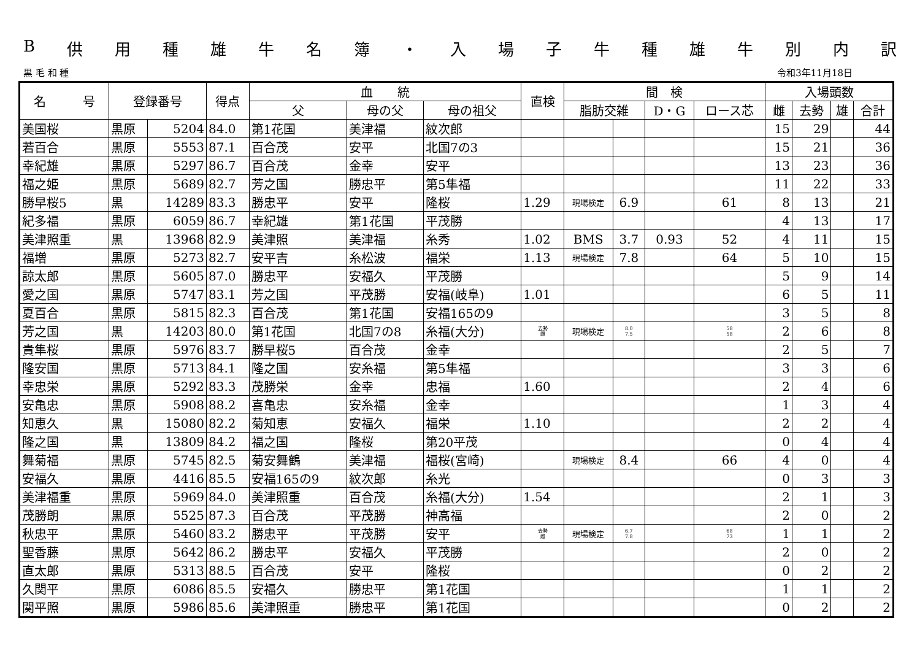B供用種雄牛名簿 ・ 入場子牛種雄牛別内訳
黒 毛 和 種 令和3年11月18日
| 名 号 | 登録番号 | | 得点 | 血 統 | | | 直検 | 間 検 | | | | 入場頭数 | | | |
| --- | --- | --- | --- | --- | --- | --- | --- | --- | --- | --- | --- | --- | --- | --- | --- |
| | | | | 父 | 母の父 | 母の祖父 | | 脂肪交雑 | | D・G | ロース芯 | 雌 | 去勢 | 雄 | 合計 |
| 美国桜 | 黒原 | 5204 | 84.0 | 第1花国 | 美津福 | 紋次郎 | | | | | | 15 | 29 | | 44 |
| 若百合 | 黒原 | 5553 | 87.1 | 百合茂 | 安平 | 北国7の3 | | | | | | 15 | 21 | | 36 |
| 幸紀雄 | 黒原 | 5297 | 86.7 | 百合茂 | 金幸 | 安平 | | | | | | 13 | 23 | | 36 |
| 福之姫 | 黒原 | 5689 | 82.7 | 芳之国 | 勝忠平 | 第5隼福 | | | | | | 11 | 22 | | 33 |
| 勝早桜5 | 黒 | 14289 | 83.3 | 勝忠平 | 安平 | 隆桜 | 1.29 | 現場検定 | 6.9 | | 61 | 8 | 13 | | 21 |
| 紀多福 | 黒原 | 6059 | 86.7 | 幸紀雄 | 第1花国 | 平茂勝 | | | | | | 4 | 13 | | 17 |
| 美津照重 | 黒 | 13968 | 82.9 | 美津照 | 美津福 | 糸秀 | 1.02 | BMS | 3.7 | 0.93 | 52 | 4 | 11 | | 15 |
| 福増 | 黒原 | 5273 | 82.7 | 安平吉 | 糸松波 | 福栄 | 1.13 | 現場検定 | 7.8 | | 64 | 5 | 10 | | 15 |
| 諒太郎 | 黒原 | 5605 | 87.0 | 勝忠平 | 安福久 | 平茂勝 | | | | | | 5 | 9 | | 14 |
| 愛之国 | 黒原 | 5747 | 83.1 | 芳之国 | 平茂勝 | 安福(岐阜) | 1.01 | | | | | 6 | 5 | | 11 |
| 夏百合 | 黒原 | 5815 | 82.3 | 百合茂 | 第1花国 | 安福165の9 | | | | | | 3 | 5 | | 8 |
| 芳之国 | 黒 | 14203 | 80.0 | 第1花国 | 北国7の8 | 糸福(大分) | 去勢 雌 | 現場検定 | 8.0 7.5 | | 58 58 | 2 | 6 | | 8 |
| 貴隼桜 | 黒原 | 5976 | 83.7 | 勝早桜5 | 百合茂 | 金幸 | | | | | | 2 | 5 | | 7 |
| 隆安国 | 黒原 | 5713 | 84.1 | 隆之国 | 安糸福 | 第5隼福 | | | | | | 3 | 3 | | 6 |
| 幸忠栄 | 黒原 | 5292 | 83.3 | 茂勝栄 | 金幸 | 忠福 | 1.60 | | | | | 2 | 4 | | 6 |
| 安亀忠 | 黒原 | 5908 | 88.2 | 喜亀忠 | 安糸福 | 金幸 | | | | | | 1 | 3 | | 4 |
| 知恵久 | 黒 | 15080 | 82.2 | 菊知恵 | 安福久 | 福栄 | 1.10 | | | | | 2 | 2 | | 4 |
| 隆之国 | 黒 | 13809 | 84.2 | 福之国 | 隆桜 | 第20平茂 | | | | | | 0 | 4 | | 4 |
| 舞菊福 | 黒原 | 5745 | 82.5 | 菊安舞鶴 | 美津福 | 福桜(宮崎) | | 現場検定 | 8.4 | | 66 | 4 | 0 | | 4 |
| 安福久 | 黒原 | 4416 | 85.5 | 安福165の9 | 紋次郎 | 糸光 | | | | | | 0 | 3 | | 3 |
| 美津福重 | 黒原 | 5969 | 84.0 | 美津照重 | 百合茂 | 糸福(大分) | 1.54 | | | | | 2 | 1 | | 3 |
| 茂勝朗 | 黒原 | 5525 | 87.3 | 百合茂 | 平茂勝 | 神高福 | | | | | | 2 | 0 | | 2 |
| 秋忠平 | 黒原 | 5460 | 83.2 | 勝忠平 | 平茂勝 | 安平 | 去勢 雌 | 現場検定 | 6.7 7.8 | | 68 73 | 1 | 1 | | 2 |
| 聖香藤 | 黒原 | 5642 | 86.2 | 勝忠平 | 安福久 | 平茂勝 | | | | | | 2 | 0 | | 2 |
| 直太郎 | 黒原 | 5313 | 88.5 | 百合茂 | 安平 | 隆桜 | | | | | | 0 | 2 | | 2 |
| 久関平 | 黒原 | 6086 | 85.5 | 安福久 | 勝忠平 | 第1花国 | | | | | | 1 | 1 | | 2 |
| 関平照 | 黒原 | 5986 | 85.6 | 美津照重 | 勝忠平 | 第1花国 | | | | | | 0 | 2 | | 2 |